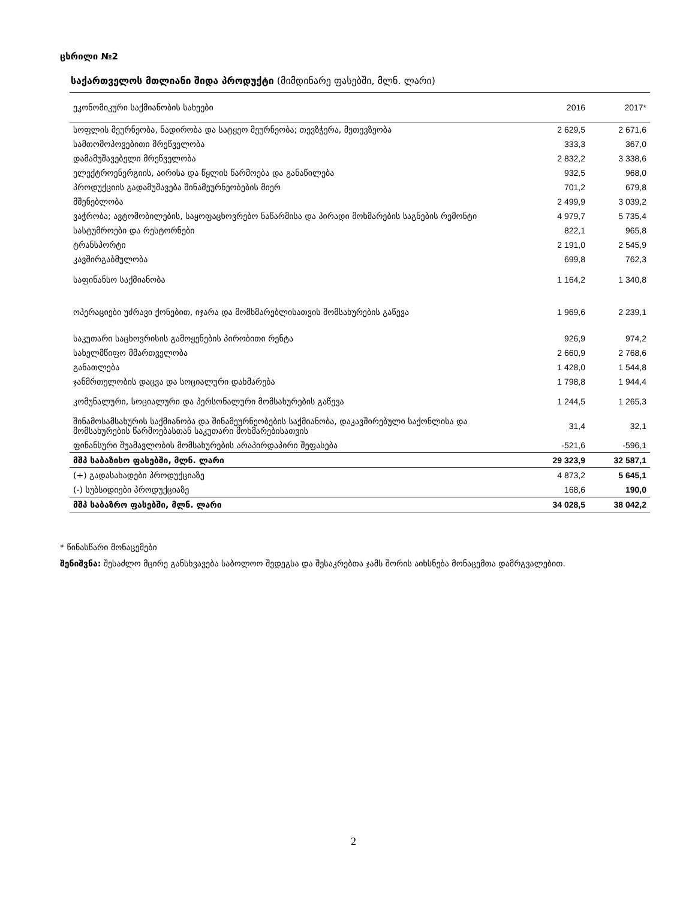ცხრილი №2
საქართველოს მთლიანი შიდა პროდუქტი (მიმდინარე ფასებში, მლნ. ლარი)
| ეკონომიკური საქმიანობის სახეები | 2016 | 2017* |
| --- | --- | --- |
| სოფლის მეურნეობა, ნადირობა და სატყეო მეურნეობა; თევზჭერა, მეთევზეობა | 2 629,5 | 2 671,6 |
| სამთომოპოვებითი მრეწველობა | 333,3 | 367,0 |
| დამამუშავებელი მრეწველობა | 2 832,2 | 3 338,6 |
| ელექტროენერგიის, აირისა და წყლის წარმოება და განაწილება | 932,5 | 968,0 |
| პროდუქციის გადამუშავება შინამეურნეობების მიერ | 701,2 | 679,8 |
| მშენებლობა | 2 499,9 | 3 039,2 |
| ვაჭრობა; ავტომობილების, საყოფაცხოვრებო ნაწარმისა და პირადი მოხმარების საგნების რემონტი | 4 979,7 | 5 735,4 |
| სასტუმროები და რესტორნები | 822,1 | 965,8 |
| ტრანსპორტი | 2 191,0 | 2 545,9 |
| კავშირგაბმულობა | 699,8 | 762,3 |
| საფინანსო საქმიანობა | 1 164,2 | 1 340,8 |
| ოპერაციები უძრავი ქონებით, იჯარა და მომხმარებლისათვის მომსახურების გაწევა | 1 969,6 | 2 239,1 |
| საკუთარი საცხოვრისის გამოყენების პირობითი რენტა | 926,9 | 974,2 |
| სახელმწიფო მმართველობა | 2 660,9 | 2 768,6 |
| განათლება | 1 428,0 | 1 544,8 |
| ჯანმრთელობის დაცვა და სოციალური დახმარება | 1 798,8 | 1 944,4 |
| კომუნალური, სოციალური და პერსონალური მომსახურების გაწევა | 1 244,5 | 1 265,3 |
| შინამოსამსახურის საქმიანობა და შინამეურნეობების საქმიანობა, დაკავშირებული საქონლისა და მომსახურების წარმოებასთან საკუთარი მოხმარებისათვის | 31,4 | 32,1 |
| ფინანსური შუამავლობის მომსახურების არაპირდაპირი შეფასება | -521,6 | -596,1 |
| მშპ საბაზისო ფასებში, მლნ. ლარი | 29 323,9 | 32 587,1 |
| (+) გადასახადები პროდუქციაზე | 4 873,2 | 5 645,1 |
| (-) სუბსიდიები პროდუქციაზე | 168,6 | 190,0 |
| მშპ საბაზრო ფასებში, მლნ. ლარი | 34 028,5 | 38 042,2 |
* წინასწარი მონაცემები
შენიშვნა: შესაძლო მცირე განსხვავება საბოლოო შედეგსა და შესაკრებთა ჯამს შორის აიხსნება მონაცემთა დამრგვალებით.
2